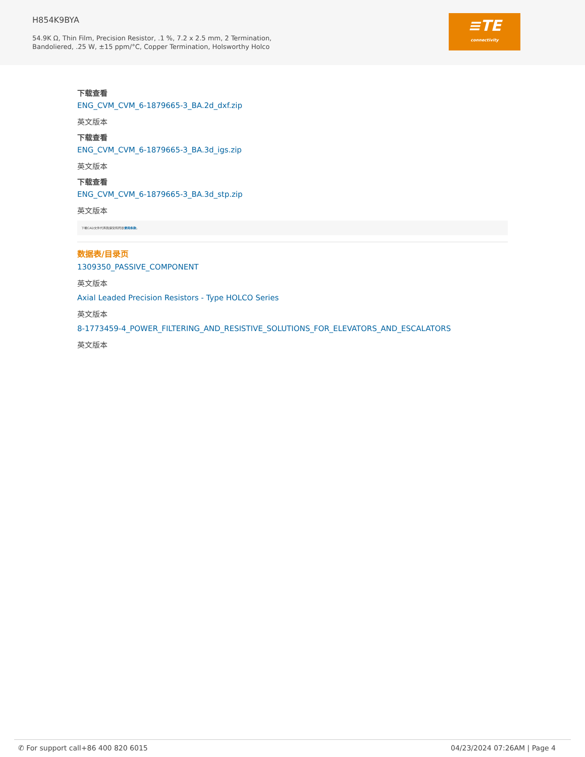H854K9BYA
54.9K Ω, Thin Film, Precision Resistor, .1 %, 7.2 x 2.5 mm, 2 Termination, Bandoliered, .25 W, ±15 ppm/°C, Copper Termination, Holsworthy Holco
≡TE
connectivity
下载查看
ENG_CVM_CVM_6-1879665-3_BA.2d_dxf.zip
英文版本
下载查看
ENG_CVM_CVM_6-1879665-3_BA.3d_igs.zip
英文版本
下载查看
ENG_CVM_CVM_6-1879665-3_BA.3d_stp.zip
英文版本
下载CAD文件代表我接受和同意使用条款。
数据表/目录页
1309350_PASSIVE_COMPONENT
英文版本
Axial Leaded Precision Resistors - Type HOLCO Series
英文版本
8-1773459-4_POWER_FILTERING_AND_RESISTIVE_SOLUTIONS_FOR_ELEVATORS_AND_ESCALATORS
英文版本
✆ For support call+86 400 820 6015 04/23/2024 07:26AM | Page 4